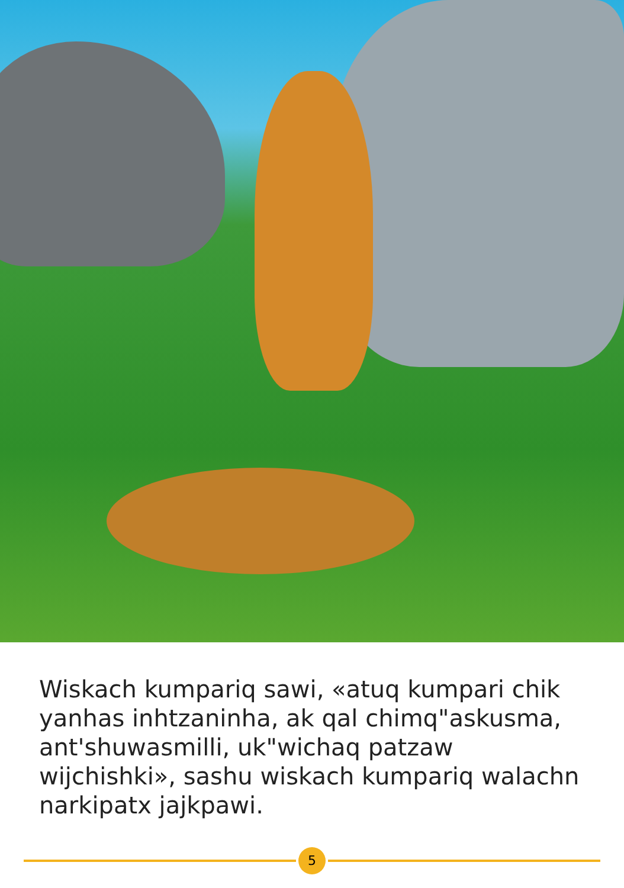Wiskach kumpariq sawi, «atuq kumpari chik yanhas inhtzaninha, ak qal chimq"askusma, ant'shuwasmilli, uk"wichaq patzaw wijchishki», sashu wiskach kumpariq walachn narkipatx jajkpawi.
5